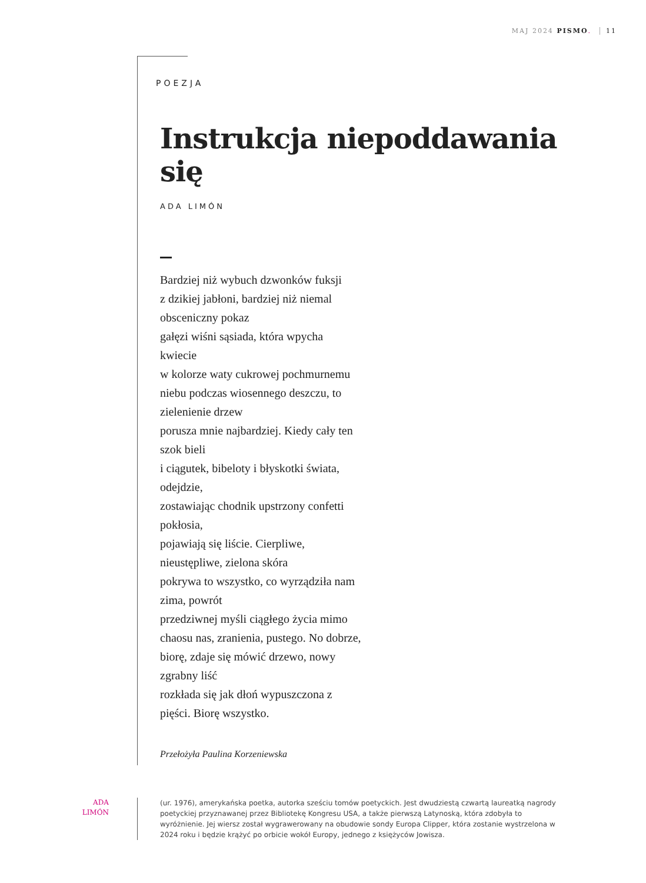MAJ 2024 PISMO. 11
POEZJA
Instrukcja niepoddawania się
ADA LIMÓN
Bardziej niż wybuch dzwonków fuksji
z dzikiej jabłoni, bardziej niż niemal
obsceniczny pokaz
gałęzi wiśni sąsiada, która wpycha
kwiecie
w kolorze waty cukrowej pochmurnemu
niebu podczas wiosennego deszczu, to
zielenienie drzew
porusza mnie najbardziej. Kiedy cały ten
szok bieli
i ciągutek, bibeloty i błyskotki świata,
odejdzie,
zostawiając chodnik upstrzony confetti
pokłosia,
pojawiają się liście. Cierpliwe,
nieustępliwe, zielona skóra
pokrywa to wszystko, co wyrządziła nam
zima, powrót
przedziwnej myśli ciągłego życia mimo
chaosu nas, zranienia, pustego. No dobrze,
biorę, zdaje się mówić drzewo, nowy
zgrabny liść
rozkłada się jak dłoń wypuszczona z
pięści. Biorę wszystko.
Przełożyła Paulina Korzeniewska
ADA
LIMÓN
(ur. 1976), amerykańska poetka, autorka sześciu tomów poetyckich. Jest dwudziestą czwartą laureatką nagrody poetyckiej przyznawanej przez Bibliotekę Kongresu USA, a także pierwszą Latynoską, która zdobyła to wyróżnienie. Jej wiersz został wygrawerowany na obudowie sondy Europa Clipper, która zostanie wystrzelona w 2024 roku i będzie krążyć po orbicie wokół Europy, jednego z księżyców Jowisza.